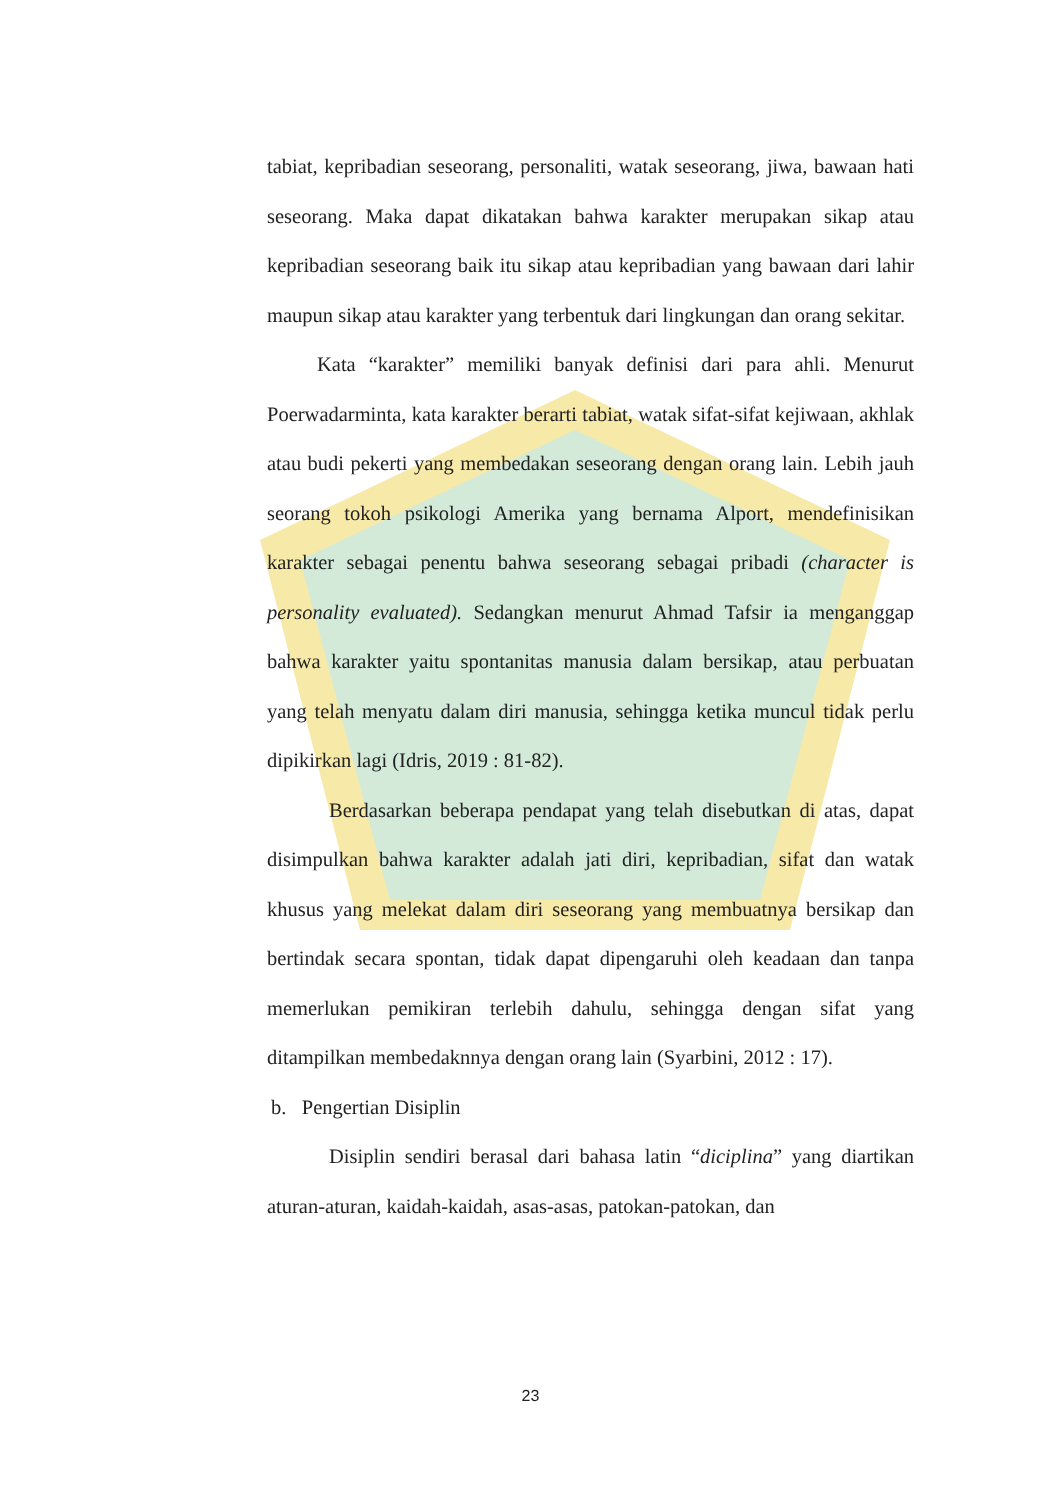tabiat, kepribadian seseorang, personaliti, watak seseorang, jiwa, bawaan hati seseorang. Maka dapat dikatakan bahwa karakter merupakan sikap atau kepribadian seseorang baik itu sikap atau kepribadian yang bawaan dari lahir maupun sikap atau karakter yang terbentuk dari lingkungan dan orang sekitar.
Kata “karakter” memiliki banyak definisi dari para ahli. Menurut Poerwadarminta, kata karakter berarti tabiat, watak sifat-sifat kejiwaan, akhlak atau budi pekerti yang membedakan seseorang dengan orang lain. Lebih jauh seorang tokoh psikologi Amerika yang bernama Alport, mendefinisikan karakter sebagai penentu bahwa seseorang sebagai pribadi (character is personality evaluated). Sedangkan menurut Ahmad Tafsir ia menganggap bahwa karakter yaitu spontanitas manusia dalam bersikap, atau perbuatan yang telah menyatu dalam diri manusia, sehingga ketika muncul tidak perlu dipikirkan lagi (Idris, 2019 : 81-82).
Berdasarkan beberapa pendapat yang telah disebutkan di atas, dapat disimpulkan bahwa karakter adalah jati diri, kepribadian, sifat dan watak khusus yang melekat dalam diri seseorang yang membuatnya bersikap dan bertindak secara spontan, tidak dapat dipengaruhi oleh keadaan dan tanpa memerlukan pemikiran terlebih dahulu, sehingga dengan sifat yang ditampilkan membedaknnya dengan orang lain (Syarbini, 2012 : 17).
b. Pengertian Disiplin
Disiplin sendiri berasal dari bahasa latin “diciplina” yang diartikan aturan-aturan, kaidah-kaidah, asas-asas, patokan-patokan, dan
23